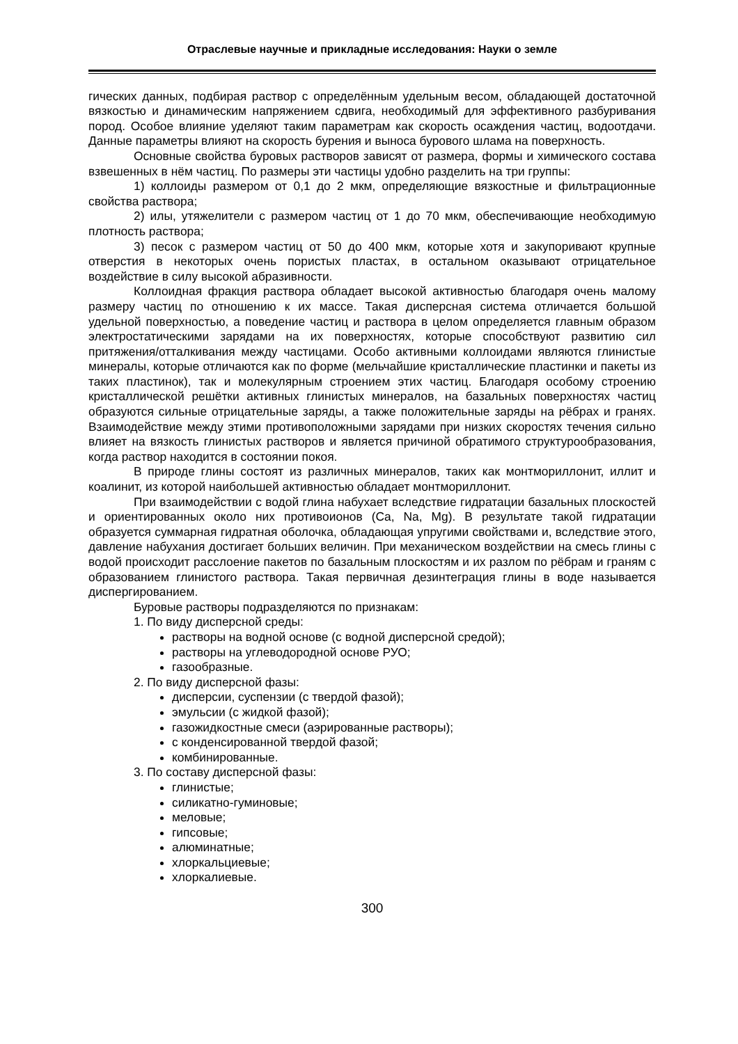Отраслевые научные и прикладные исследования: Науки о земле
гических данных, подбирая раствор с определённым удельным весом, обладающей достаточной вязкостью и динамическим напряжением сдвига, необходимый для эффективного разбуривания пород. Особое влияние уделяют таким параметрам как скорость осаждения частиц, водоотдачи. Данные параметры влияют на скорость бурения и выноса бурового шлама на поверхность.
Основные свойства буровых растворов зависят от размера, формы и химического состава взвешенных в нём частиц. По размеры эти частицы удобно разделить на три группы:
1) коллоиды размером от 0,1 до 2 мкм, определяющие вязкостные и фильтрационные свойства раствора;
2) илы, утяжелители с размером частиц от 1 до 70 мкм, обеспечивающие необходимую плотность раствора;
3) песок с размером частиц от 50 до 400 мкм, которые хотя и закупоривают крупные отверстия в некоторых очень пористых пластах, в остальном оказывают отрицательное воздействие в силу высокой абразивности.
Коллоидная фракция раствора обладает высокой активностью благодаря очень малому размеру частиц по отношению к их массе. Такая дисперсная система отличается большой удельной поверхностью, а поведение частиц и раствора в целом определяется главным образом электростатическими зарядами на их поверхностях, которые способствуют развитию сил притяжения/отталкивания между частицами. Особо активными коллоидами являются глинистые минералы, которые отличаются как по форме (мельчайшие кристаллические пластинки и пакеты из таких пластинок), так и молекулярным строением этих частиц. Благодаря особому строению кристаллической решётки активных глинистых минералов, на базальных поверхностях частиц образуются сильные отрицательные заряды, а также положительные заряды на рёбрах и гранях. Взаимодействие между этими противоположными зарядами при низких скоростях течения сильно влияет на вязкость глинистых растворов и является причиной обратимого структурообразования, когда раствор находится в состоянии покоя.
В природе глины состоят из различных минералов, таких как монтмориллонит, иллит и коалинит, из которой наибольшей активностью обладает монтмориллонит.
При взаимодействии с водой глина набухает вследствие гидратации базальных плоскостей и ориентированных около них противоионов (Ca, Na, Mg). В результате такой гидратации образуется суммарная гидратная оболочка, обладающая упругими свойствами и, вследствие этого, давление набухания достигает больших величин. При механическом воздействии на смесь глины с водой происходит расслоение пакетов по базальным плоскостям и их разлом по рёбрам и граням с образованием глинистого раствора. Такая первичная дезинтеграция глины в воде называется диспергированием.
Буровые растворы подразделяются по признакам:
1. По виду дисперсной среды:
растворы на водной основе (с водной дисперсной средой);
растворы на углеводородной основе РУО;
газообразные.
2. По виду дисперсной фазы:
дисперсии, суспензии (с твердой фазой);
эмульсии (с жидкой фазой);
газожидкостные смеси (аэрированные растворы);
с конденсированной твердой фазой;
комбинированные.
3. По составу дисперсной фазы:
глинистые;
силикатно-гуминовые;
меловые;
гипсовые;
алюминатные;
хлоркальциевые;
хлоркалиевые.
300